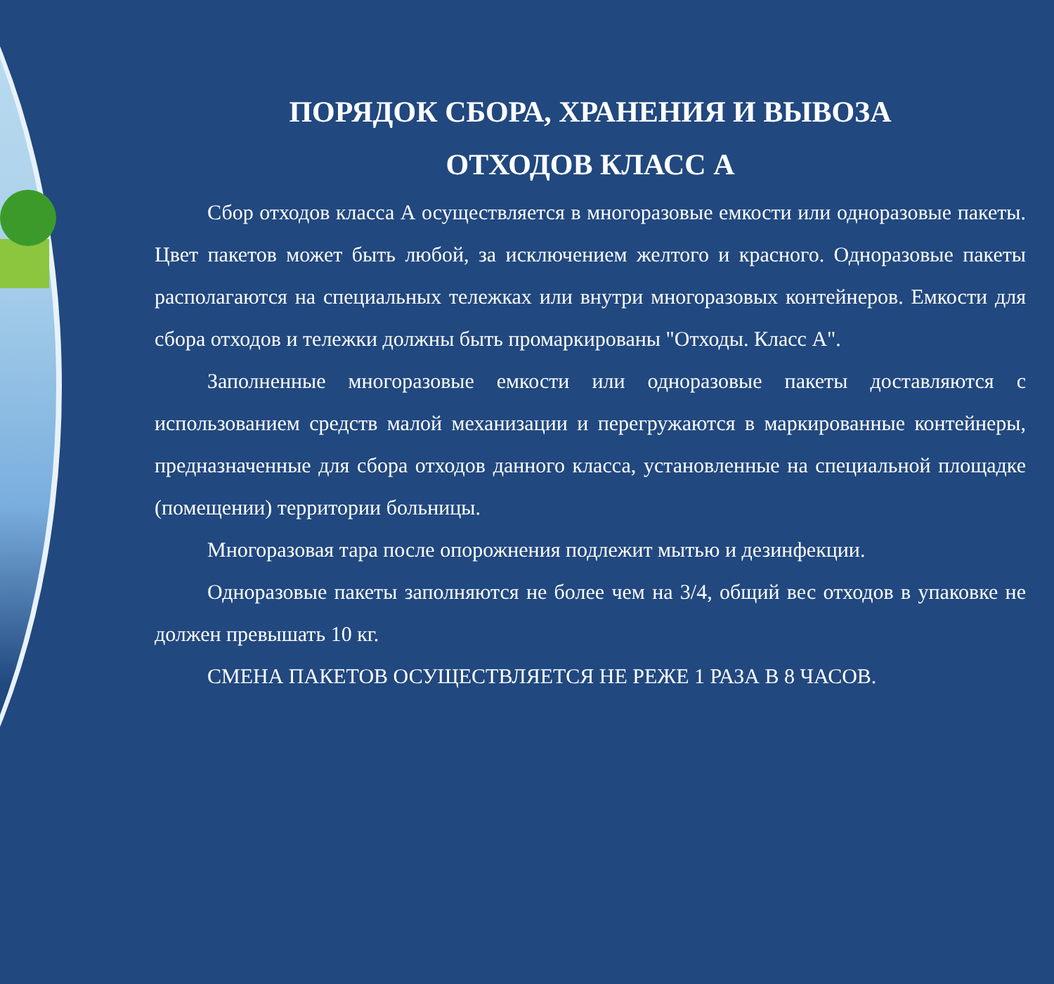ПОРЯДОК СБОРА, ХРАНЕНИЯ И ВЫВОЗА
ОТХОДОВ КЛАСС А
Сбор отходов класса А осуществляется в многоразовые емкости или одноразовые пакеты. Цвет пакетов может быть любой, за исключением желтого и красного. Одноразовые пакеты располагаются на специальных тележках или внутри многоразовых контейнеров. Емкости для сбора отходов и тележки должны быть промаркированы "Отходы. Класс А".
Заполненные многоразовые емкости или одноразовые пакеты доставляются с использованием средств малой механизации и перегружаются в маркированные контейнеры, предназначенные для сбора отходов данного класса, установленные на специальной площадке (помещении) территории больницы.
Многоразовая тара после опорожнения подлежит мытью и дезинфекции.
Одноразовые пакеты заполняются не более чем на 3/4, общий вес отходов в упаковке не должен превышать 10 кг.
СМЕНА ПАКЕТОВ ОСУЩЕСТВЛЯЕТСЯ НЕ РЕЖЕ 1 РАЗА В 8 ЧАСОВ.